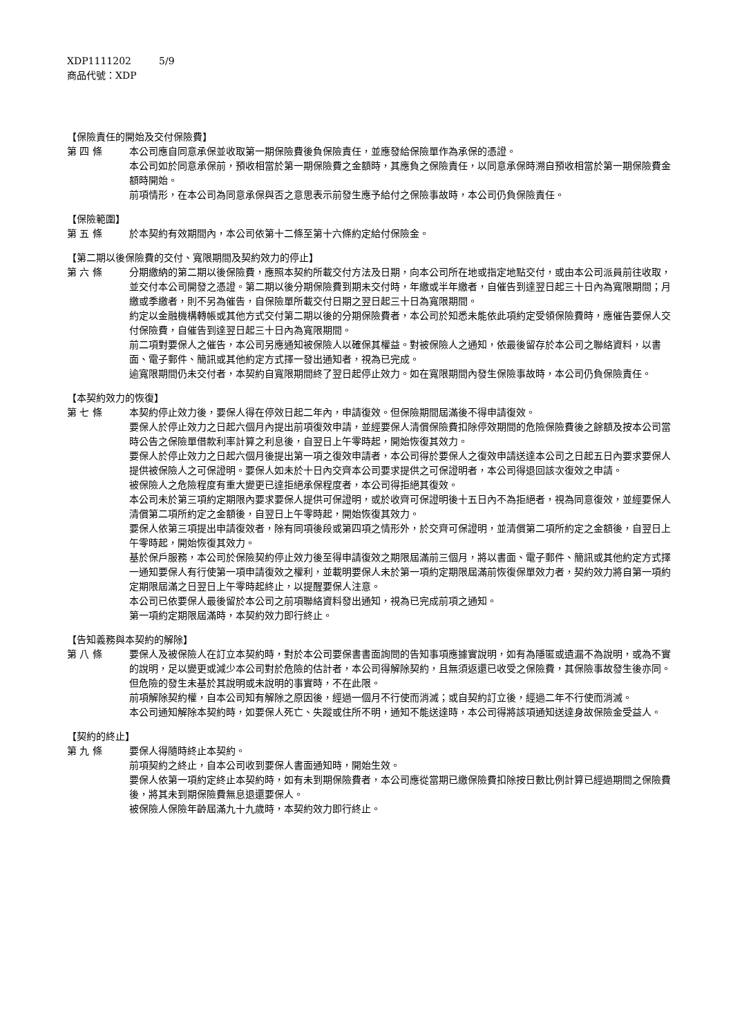XDP1111202 5/9
商品代號：XDP
【保險責任的開始及交付保險費】
第 四 條 本公司應自同意承保並收取第一期保險費後負保險責任，並應發給保險單作為承保的憑證。
本公司如於同意承保前，預收相當於第一期保險費之金額時，其應負之保險責任，以同意承保時溯自預收相當於第一期保險費金額時開始。
前項情形，在本公司為同意承保與否之意思表示前發生應予給付之保險事故時，本公司仍負保險責任。
【保險範圍】
第 五 條 於本契約有效期間內，本公司依第十二條至第十六條約定給付保險金。
【第二期以後保險費的交付、寬限期間及契約效力的停止】
第 六 條 分期繳納的第二期以後保險費，應照本契約所載交付方法及日期，向本公司所在地或指定地點交付，或由本公司派員前往收取，並交付本公司開發之憑證。第二期以後分期保險費到期未交付時，年繳或半年繳者，自催告到達翌日起三十日內為寬限期間；月繳或季繳者，則不另為催告，自保險單所載交付日期之翌日起三十日為寬限期間。
約定以金融機構轉帳或其他方式交付第二期以後的分期保險費者，本公司於知悉未能依此項約定受領保險費時，應催告要保人交付保險費，自催告到達翌日起三十日內為寬限期間。
前二項對要保人之催告，本公司另應通知被保險人以確保其權益。對被保險人之通知，依最後留存於本公司之聯絡資料，以書面、電子郵件、簡訊或其他約定方式擇一發出通知者，視為已完成。
逾寬限期間仍未交付者，本契約自寬限期間終了翌日起停止效力。如在寬限期間內發生保險事故時，本公司仍負保險責任。
【本契約效力的恢復】
第 七 條 本契約停止效力後，要保人得在停效日起二年內，申請復效。但保險期間屆滿後不得申請復效。
要保人於停止效力之日起六個月內提出前項復效申請，並經要保人清償保險費扣除停效期間的危險保險費後之餘額及按本公司當時公告之保險單借款利率計算之利息後，自翌日上午零時起，開始恢復其效力。
要保人於停止效力之日起六個月後提出第一項之復效申請者，本公司得於要保人之復效申請送達本公司之日起五日內要求要保人提供被保險人之可保證明。要保人如未於十日內交齊本公司要求提供之可保證明者，本公司得退回該次復效之申請。
被保險人之危險程度有重大變更已達拒絕承保程度者，本公司得拒絕其復效。
本公司未於第三項約定期限內要求要保人提供可保證明，或於收齊可保證明後十五日內不為拒絕者，視為同意復效，並經要保人清償第二項所約定之金額後，自翌日上午零時起，開始恢復其效力。
要保人依第三項提出申請復效者，除有同項後段或第四項之情形外，於交齊可保證明，並清償第二項所約定之金額後，自翌日上午零時起，開始恢復其效力。
基於保戶服務，本公司於保險契約停止效力後至得申請復效之期限屆滿前三個月，將以書面、電子郵件、簡訊或其他約定方式擇一通知要保人有行使第一項申請復效之權利，並載明要保人未於第一項約定期限屆滿前恢復保單效力者，契約效力將自第一項約定期限屆滿之日翌日上午零時起終止，以提醒要保人注意。
本公司已依要保人最後留於本公司之前項聯絡資料發出通知，視為已完成前項之通知。
第一項約定期限屆滿時，本契約效力即行終止。
【告知義務與本契約的解除】
第 八 條 要保人及被保險人在訂立本契約時，對於本公司要保書書面詢問的告知事項應據實說明，如有為隱匿或遺漏不為說明，或為不實的說明，足以變更或減少本公司對於危險的估計者，本公司得解除契約，且無須返還已收受之保險費，其保險事故發生後亦同。但危險的發生未基於其說明或未說明的事實時，不在此限。
前項解除契約權，自本公司知有解除之原因後，經過一個月不行使而消滅；或自契約訂立後，經過二年不行使而消滅。
本公司通知解除本契約時，如要保人死亡、失蹤或住所不明，通知不能送達時，本公司得將該項通知送達身故保險金受益人。
【契約的終止】
第 九 條 要保人得隨時終止本契約。
前項契約之終止，自本公司收到要保人書面通知時，開始生效。
要保人依第一項約定終止本契約時，如有未到期保險費者，本公司應從當期已繳保險費扣除按日數比例計算已經過期間之保險費後，將其未到期保險費無息退還要保人。
被保險人保險年齡屆滿九十九歲時，本契約效力即行終止。